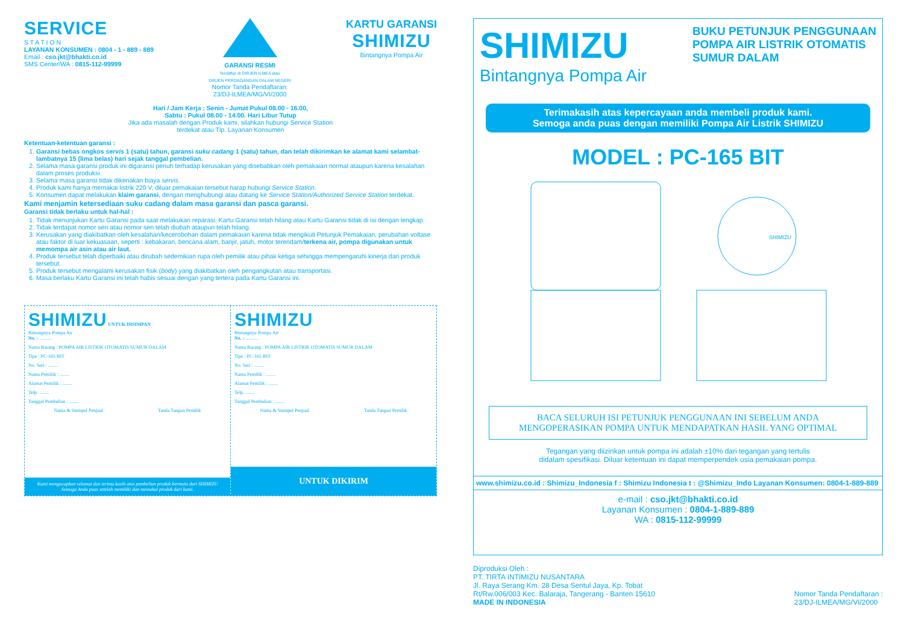SERVICE
S T A T I O N
LAYANAN KONSUMEN : 0804 - 1 - 889 - 889
Email : cso.jkt@bhakti.co.id
SMS Center/WA : 0815-112-99999
GARANSI RESMI
Terdaftar di DIRJEN ILMEA atau
DIRJEN PERDAGANGAN DALAM NEGERI
Nomor Tanda Pendaftaran:
23/DJ-ILMEA/MG/VI/2000
KARTU GARANSI
SHIMIZU
Bintangnya Pompa Air
Hari / Jam Kerja : Senin - Jumat Pukul 08.00 - 16.00,
Sabtu : Pukul 08.00 - 14.00. Hari Libur Tutup
Jika ada masalah dengan Produk kami, silahkan hubungi Service Station
terdekat atau Tlp. Layanan Konsumen
Ketentuan-ketentuan garansi :
1. Garansi bebas ongkos servis 1 (satu) tahun, garansi suku cadang 1 (satu) tahun, dan telah dikirimkan ke alamat kami selambat-lambatnya 15 (lima belas) hari sejak tanggal pembelian.
2. Selama masa garansi produk ini digaransi penuh terhadap kerusakan yang disebabkan oleh pemakaian normal ataupun karena kesalahan dalam proses produksi.
3. Selama masa garansi tidak dikenakan biaya servis.
4. Produk kami hanya memakai listrik 220 V, diluar pemakaian tersebut harap hubungi Service Station.
5. Konsumen dapat melakukan klaim garansi, dengan menghubungi atau datang ke Service Station/Authorized Service Station terdekat.
Kami menjamin ketersediaan suku cadang dalam masa garansi dan pasca garansi.
Garansi tidak berlaku untuk hal-hal :
1. Tidak menunjukan Kartu Garansi pada saat melakukan reparasi, Kartu Garansi telah hilang atau Kartu Garansi tidak di isi dengan lengkap.
2. Tidak terdapat nomor seri atau nomor seri telah diubah ataupun telah hilang.
3. Kerusakan yang diakibatkan oleh kesalahan/kecerobohan dalam pemakaian karena tidak mengikuti Petunjuk Pemakaian, perubahan voltase atau faktor di luar kekuasaan, seperti : kebakaran, bencana alam, banjir, jatuh, motor terendam/terkena air, pompa digunakan untuk memompa air asin atau air laut.
4. Produk tersebut telah diperbaiki atau dirubah sedemikian rupa oleh pemilik atau pihak ketiga sehingga mempengaruhi kinerja dari produk tersebut.
5. Produk tersebut mengalami kerusakan fisik (body) yang diakibatkan oleh pengangkutan atau transportasi.
6. Masa berlaku Kartu Garansi ini telah habis sesuai dengan yang tertera pada Kartu Garansi ini.
SHIMIZU UNTUK DISIMPAN
Bintangnya Pompa Air
No. : ..........
Nama Barang : POMPA AIR LISTRIK OTOMATIS SUMUR DALAM
Tipe : PC-165 BIT
No. Seri : ........
Nama Pemilik : ........
Alamat Pemilik : ........
Telp. ........
Tanggal Pembelian : ........
Nama & Stempel Penjual Tanda Tangan Pemilik
Kami mengucapkan selamat dan terima kasih atas pembelian produk bermutu dari SHIMIZU
Semoga Anda puas setelah memiliki dan memakai produk dari kami.
SHIMIZU
Bintangnya Pompa Air
No. : ..........
Nama Barang : POMPA AIR LISTRIK OTOMATIS SUMUR DALAM
Tipe : PC-165 BIT
No. Seri : ........
Nama Pemilik : ........
Alamat Pemilik : ........
Telp. ........
Tanggal Pembelian : ........
Nama & Stempel Penjual Tanda Tangan Pemilik
UNTUK DIKIRIM
SHIMIZU
Bintangnya Pompa Air
BUKU PETUNJUK PENGGUNAAN
POMPA AIR LISTRIK OTOMATIS
SUMUR DALAM
Terimakasih atas kepercayaan anda membeli produk kami.
Semoga anda puas dengan memiliki Pompa Air Listrik SHIMIZU
MODEL : PC-165 BIT
SHIMIZU
BACA SELURUH ISI PETUNJUK PENGGUNAAN INI SEBELUM ANDA
MENGOPERASIKAN POMPA UNTUK MENDAPATKAN HASIL YANG OPTIMAL
Tegangan yang diizinkan untuk pompa ini adalah ±10% dari tegangan yang tertulis
didalam spesifikasi. Diluar ketentuan ini dapat memperpendek usia pemakaian pompa.
www.shimizu.co.id : Shimizu_Indonesia f : Shimizu Indonesia t : @Shimizu_Indo Layanan Konsumen: 0804-1-889-889
e-mail : cso.jkt@bhakti.co.id
Layanan Konsumen : 0804-1-889-889
WA : 0815-112-99999
Diproduksi Oleh :
PT. TIRTA INTIMIZU NUSANTARA
Jl. Raya Serang Km. 28 Desa Sentul Jaya, Kp. Tobat
Rt/Rw.006/003 Kec. Balaraja, Tangerang - Banten 15610
MADE IN INDONESIA
Nomor Tanda Pendaftaran :
23/DJ-ILMEA/MG/VI/2000